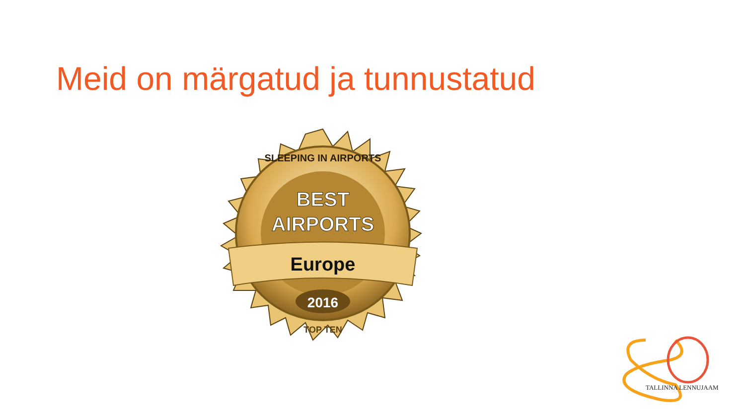Meid on märgatud ja tunnustatud
SLEEPING IN AIRPORTS
BEST
AIRPORTS
Europe
2016
TOP TEN
TALLINNA LENNUJAAM